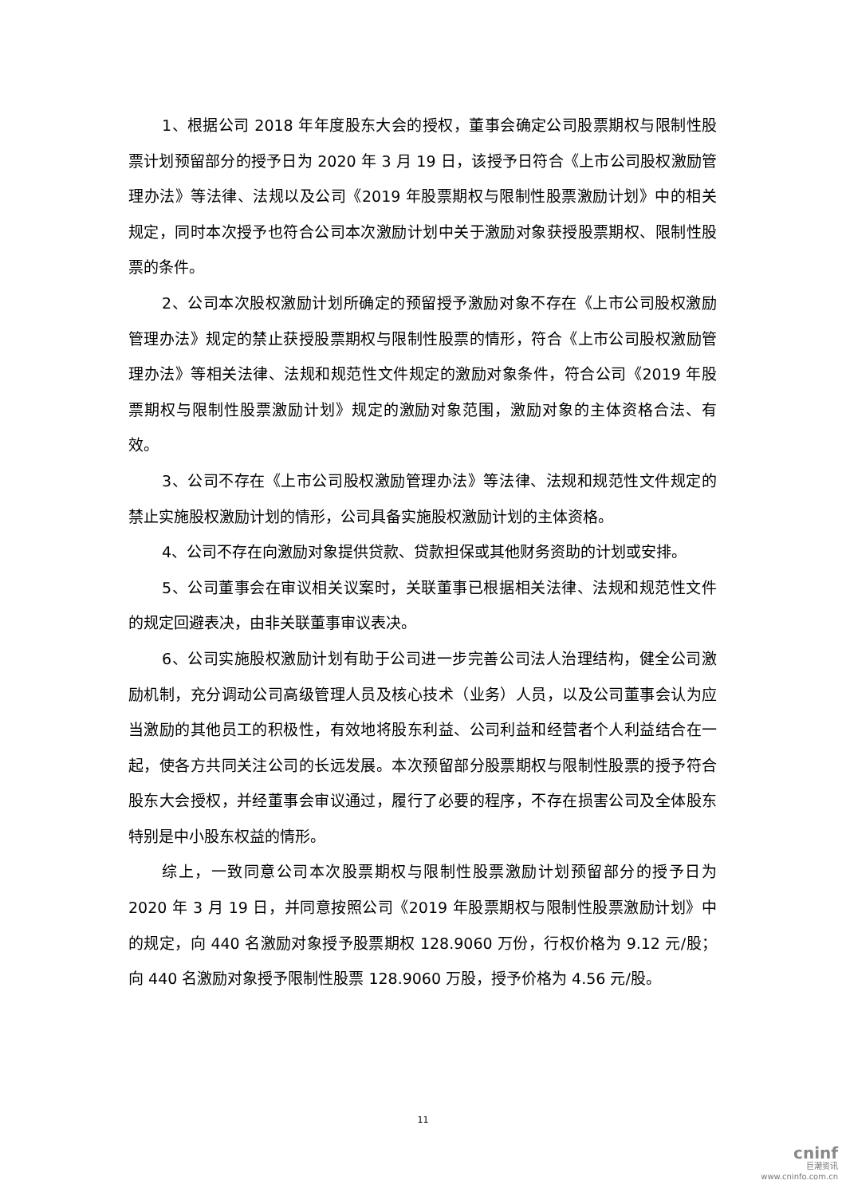1、根据公司 2018 年年度股东大会的授权，董事会确定公司股票期权与限制性股票计划预留部分的授予日为 2020 年 3 月 19 日，该授予日符合《上市公司股权激励管理办法》等法律、法规以及公司《2019 年股票期权与限制性股票激励计划》中的相关规定，同时本次授予也符合公司本次激励计划中关于激励对象获授股票期权、限制性股票的条件。
2、公司本次股权激励计划所确定的预留授予激励对象不存在《上市公司股权激励管理办法》规定的禁止获授股票期权与限制性股票的情形，符合《上市公司股权激励管理办法》等相关法律、法规和规范性文件规定的激励对象条件，符合公司《2019 年股票期权与限制性股票激励计划》规定的激励对象范围，激励对象的主体资格合法、有效。
3、公司不存在《上市公司股权激励管理办法》等法律、法规和规范性文件规定的禁止实施股权激励计划的情形，公司具备实施股权激励计划的主体资格。
4、公司不存在向激励对象提供贷款、贷款担保或其他财务资助的计划或安排。
5、公司董事会在审议相关议案时，关联董事已根据相关法律、法规和规范性文件的规定回避表决，由非关联董事审议表决。
6、公司实施股权激励计划有助于公司进一步完善公司法人治理结构，健全公司激励机制，充分调动公司高级管理人员及核心技术（业务）人员，以及公司董事会认为应当激励的其他员工的积极性，有效地将股东利益、公司利益和经营者个人利益结合在一起，使各方共同关注公司的长远发展。本次预留部分股票期权与限制性股票的授予符合股东大会授权，并经董事会审议通过，履行了必要的程序，不存在损害公司及全体股东特别是中小股东权益的情形。
综上，一致同意公司本次股票期权与限制性股票激励计划预留部分的授予日为 2020 年 3 月 19 日，并同意按照公司《2019 年股票期权与限制性股票激励计划》中的规定，向 440 名激励对象授予股票期权 128.9060 万份，行权价格为 9.12 元/股；向 440 名激励对象授予限制性股票 128.9060 万股，授予价格为 4.56 元/股。
11
cninf
巨潮资讯
www.cninfo.com.cn